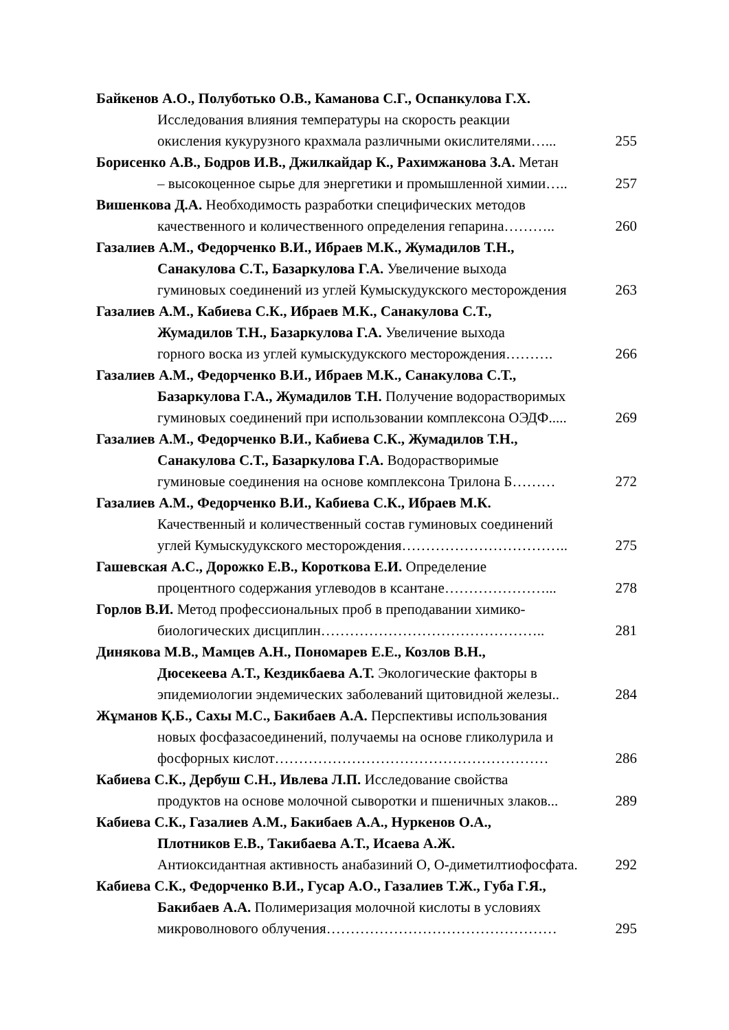Байкенов А.О., Полуботько О.В., Каманова С.Г., Оспанкулова Г.Х.
Исследования влияния температуры на скорость реакции
окисления кукурузного крахмала различными окислителями…... 255
Борисенко А.В., Бодров И.В., Джилкайдар К., Рахимжанова З.А. Метан
– высокоценное сырье для энергетики и промышленной химии….. 257
Вишенкова Д.А. Необходимость разработки специфических методов
качественного и количественного определения гепарина……….. 260
Газалиев А.М., Федорченко В.И., Ибраев М.К., Жумадилов Т.Н.,
Санакулова С.Т., Базаркулова Г.А. Увеличение выхода
гуминовых соединений из углей Кумыскудукского месторождения 263
Газалиев А.М., Кабиева С.К., Ибраев М.К., Санакулова С.Т.,
Жумадилов Т.Н., Базаркулова Г.А. Увеличение выхода
горного воска из углей кумыскудукского месторождения………. 266
Газалиев А.М., Федорченко В.И., Ибраев М.К., Санакулова С.Т.,
Базаркулова Г.А., Жумадилов Т.Н. Получение водорастворимых
гуминовых соединений при использовании комплексона ОЭДФ..... 269
Газалиев А.М., Федорченко В.И., Кабиева С.К., Жумадилов Т.Н.,
Санакулова С.Т., Базаркулова Г.А. Водорастворимые
гуминовые соединения на основе комплексона Трилона Б……… 272
Газалиев А.М., Федорченко В.И., Кабиева С.К., Ибраев М.К.
Качественный и количественный состав гуминовых соединений
углей Кумыскудукского месторождения…………………………….. 275
Гашевская А.С., Дорожко Е.В., Короткова Е.И. Определение
процентного содержания углеводов в ксантане…………………... 278
Горлов В.И. Метод профессиональных проб в преподавании химико-
биологических дисциплин……………………………………….. 281
Динякова М.В., Мамцев А.Н., Пономарев Е.Е., Козлов В.Н.,
Дюсекеева А.Т., Кездикбаева А.Т. Экологические факторы в
эпидемиологии эндемических заболеваний щитовидной железы.. 284
Жұманов Қ.Б., Сахы М.С., Бакибаев А.А. Перспективы использования
новых фосфазасоединений, получаемы на основе гликолурила и
фосфорных кислот………………………………………………… 286
Кабиева С.К., Дербуш С.Н., Ивлева Л.П. Исследование свойства
продуктов на основе молочной сыворотки и пшеничных злаков... 289
Кабиева С.К., Газалиев А.М., Бакибаев А.А., Нуркенов О.А.,
Плотников Е.В., Такибаева А.Т., Исаева А.Ж.
Антиоксидантная активность анабазиний О, О-диметилтиофосфата. 292
Кабиева С.К., Федорченко В.И., Гусар А.О., Газалиев Т.Ж., Губа Г.Я.,
Бакибаев А.А. Полимеризация молочной кислоты в условиях
микроволнового облучения………………………………………… 295